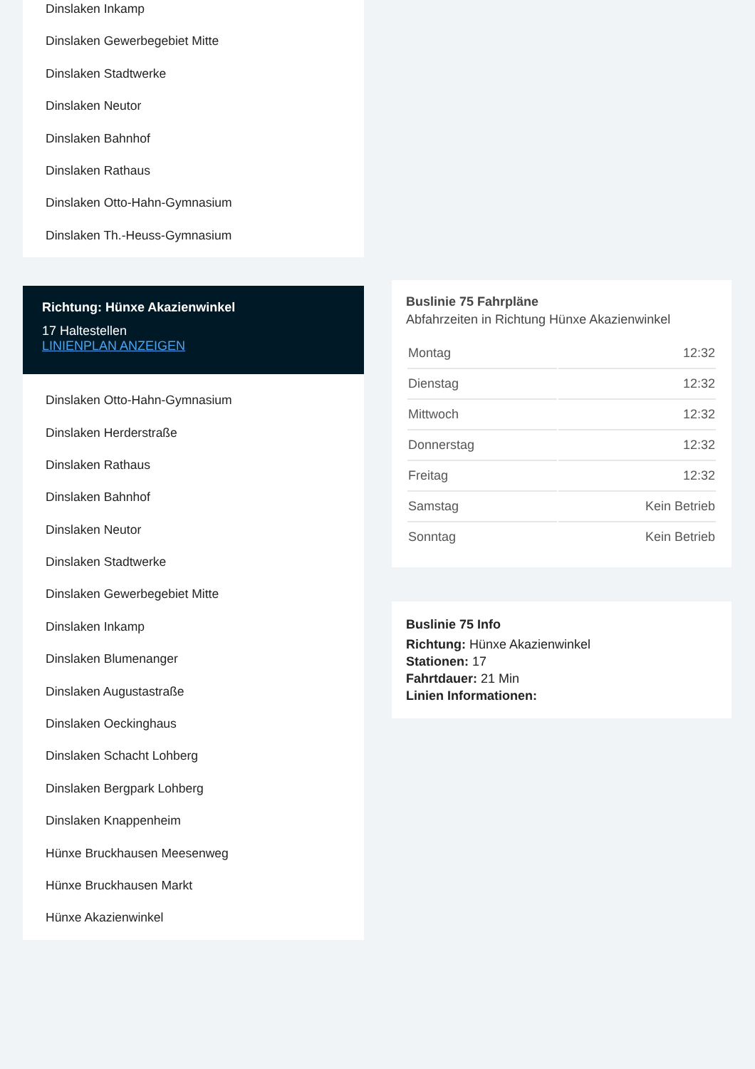Dinslaken Inkamp
Dinslaken Gewerbegebiet Mitte
Dinslaken Stadtwerke
Dinslaken Neutor
Dinslaken Bahnhof
Dinslaken Rathaus
Dinslaken Otto-Hahn-Gymnasium
Dinslaken Th.-Heuss-Gymnasium
Richtung: Hünxe Akazienwinkel
17 Haltestellen
LINIENPLAN ANZEIGEN
Dinslaken Otto-Hahn-Gymnasium
Dinslaken Herderstraße
Dinslaken Rathaus
Dinslaken Bahnhof
Dinslaken Neutor
Dinslaken Stadtwerke
Dinslaken Gewerbegebiet Mitte
Dinslaken Inkamp
Dinslaken Blumenanger
Dinslaken Augustastraße
Dinslaken Oeckinghaus
Dinslaken Schacht Lohberg
Dinslaken Bergpark Lohberg
Dinslaken Knappenheim
Hünxe Bruckhausen Meesenweg
Hünxe Bruckhausen Markt
Hünxe Akazienwinkel
Buslinie 75 Fahrpläne
Abfahrzeiten in Richtung Hünxe Akazienwinkel
| Montag | 12:32 |
| Dienstag | 12:32 |
| Mittwoch | 12:32 |
| Donnerstag | 12:32 |
| Freitag | 12:32 |
| Samstag | Kein Betrieb |
| Sonntag | Kein Betrieb |
Buslinie 75 Info
Richtung: Hünxe Akazienwinkel
Stationen: 17
Fahrtdauer: 21 Min
Linien Informationen: